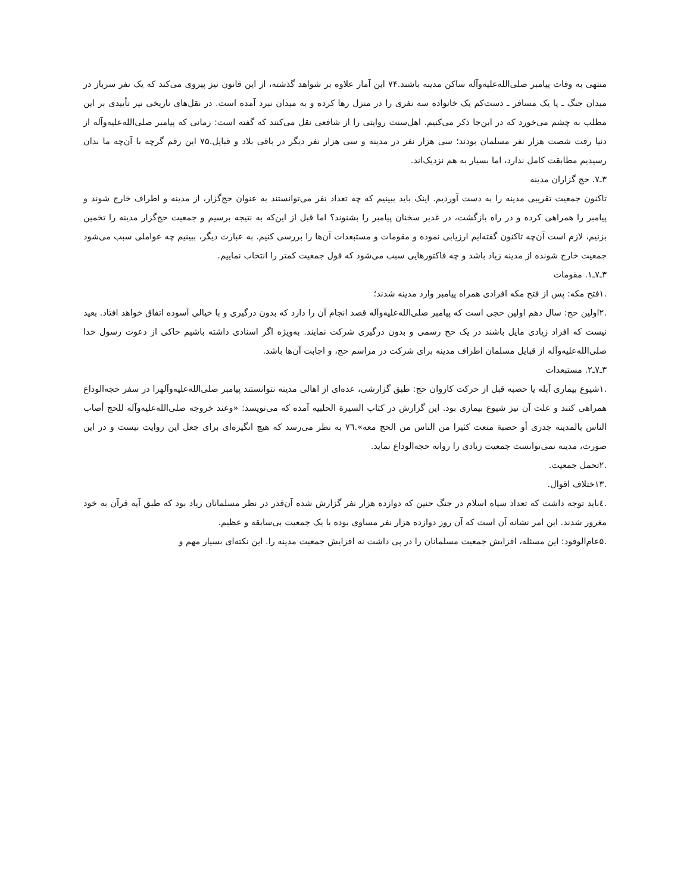منتهی به وفات پیامبر صلی‌الله‌علیه‌وآله ساکن مدینه باشند.۷۴ این آمار علاوه بر شواهد گذشته، از این قانون نیز پیروی می‌کند که یک نفر سرباز در میدان جنگ ـ یا یک مسافر ـ دست‌کم یک خانواده سه نفری را در منزل رها کرده و به میدان نبرد آمده است. در نقل‌های تاریخی نیز تأییدی بر این مطلب به چشم می‌خورد که در این‌جا ذکر می‌کنیم. اهل‌سنت روایتی را از شافعی نقل می‌کنند که گفته است: زمانی که پیامبر صلی‌الله‌علیه‌وآله از دنیا رفت شصت هزار نفر مسلمان بودند؛ سی هزار نفر در مدینه و سی هزار نفر دیگر در باقی بلاد و قبایل.۷۵ این رقم گرچه با آن‌چه ما بدان رسیدیم مطابقت کامل ندارد، اما بسیار به هم نزدیک‌اند.
۳ـ۷. حج گزاران مدینه
تاکنون جمعیت تقریبی مدینه را به دست آوردیم. اینک باید ببینیم که چه تعداد نفر می‌توانستند به عنوان حج‌گزار، از مدینه و اطراف خارج شوند و پیامبر را همراهی کرده و در راه بازگشت، در غدیر سخنان پیامبر را بشنوند؟ اما قبل از این‌که به نتیجه برسیم و جمعیت حج‌گزار مدینه را تخمین بزنیم، لازم است آن‌چه تاکنون گفته‌ایم ارزیابی نموده و مقومات و مستبعدات آن‌ها را بررسی کنیم. به عبارت دیگر، ببینیم چه عواملی سبب می‌شود جمعیت خارج شونده از مدینه زیاد باشد و چه فاکتورهایی سبب می‌شود که قول جمعیت کمتر را انتخاب نماییم.
۳ـ۷ـ۱. مقومات
.۱فتح مکه: پس از فتح مکه افرادی همراه پیامبر وارد مدینه شدند؛
.۲اولین حج: سال دهم اولین حجی است که پیامبر صلی‌الله‌علیه‌وآله قصد انجام آن را دارد که بدون درگیری و با خیالی آسوده اتفاق خواهد افتاد. بعید نیست که افراد زیادی مایل باشند در یک حج رسمی و بدون درگیری شرکت نمایند. به‌ویژه اگر اسنادی داشته باشیم حاکی از دعوت رسول خدا صلی‌الله‌علیه‌وآله از قبایل مسلمان اطراف مدینه برای شرکت در مراسم حج، و اجابت آن‌ها باشد.
۳ـ۷ـ۲. مستبعدات
.۱شیوع بیماری آبله یا حصبه قبل از حرکت کاروان حج: طبق گزارشی، عده‌ای از اهالی مدینه نتوانستند پیامبر صلی‌الله‌علیه‌وآلهرا در سفر حجه‌الوداع همراهی کنند و علت آن نیز شیوع بیماری بود. این گزارش در کتاب السیرة الحلبیه آمده که می‌نویسد: «وعند خروجه صلی‌الله‌علیه‌وآله للحج أصاب الناس بالمدینه جدری أو حصبة منعت کثیرا من الناس من الحج معه».۷٦ به نظر می‌رسد که هیچ انگیزه‌ای برای جعل این روایت نیست و در این صورت، مدینه نمی‌توانست جمعیت زیادی را روانه حجه‌الوداع نماید.
.۲تحمل جمعیت.
.۱۳ختلاف اقوال.
.٤باید توجه داشت که تعداد سپاه اسلام در جنگ حنین که دوازده هزار نفر گزارش شده آن‌قدر در نظر مسلمانان زیاد بود که طبق آیه قرآن به خود مغرور شدند. این امر نشانه آن است که آن روز دوازده هزار نفر مساوی بوده با یک جمعیت بی‌سابقه و عظیم.
.۵عام‌الوفود: این مسئله، افزایش جمعیت مسلمانان را در پی داشت نه افزایش جمعیت مدینه را. این نکته‌ای بسیار مهم و